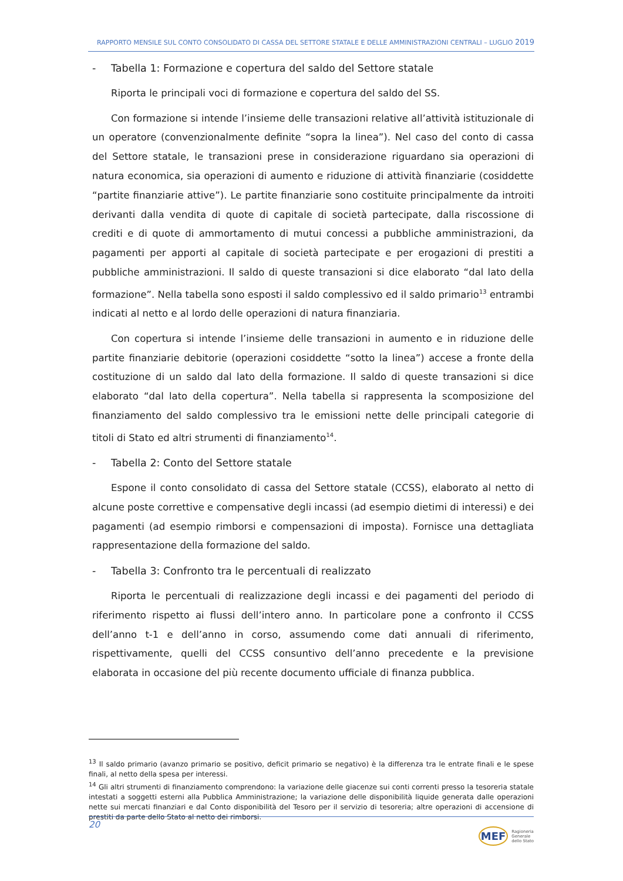RAPPORTO MENSILE SUL CONTO CONSOLIDATO DI CASSA DEL SETTORE STATALE E DELLE AMMINISTRAZIONI CENTRALI – LUGLIO 2019
- Tabella 1: Formazione e copertura del saldo del Settore statale
Riporta le principali voci di formazione e copertura del saldo del SS.
Con formazione si intende l’insieme delle transazioni relative all’attività istituzionale di un operatore (convenzionalmente definite “sopra la linea”). Nel caso del conto di cassa del Settore statale, le transazioni prese in considerazione riguardano sia operazioni di natura economica, sia operazioni di aumento e riduzione di attività finanziarie (cosiddette “partite finanziarie attive”). Le partite finanziarie sono costituite principalmente da introiti derivanti dalla vendita di quote di capitale di società partecipate, dalla riscossione di crediti e di quote di ammortamento di mutui concessi a pubbliche amministrazioni, da pagamenti per apporti al capitale di società partecipate e per erogazioni di prestiti a pubbliche amministrazioni. Il saldo di queste transazioni si dice elaborato “dal lato della formazione”. Nella tabella sono esposti il saldo complessivo ed il saldo primario<sup>13</sup> entrambi indicati al netto e al lordo delle operazioni di natura finanziaria.
Con copertura si intende l’insieme delle transazioni in aumento e in riduzione delle partite finanziarie debitorie (operazioni cosiddette “sotto la linea”) accese a fronte della costituzione di un saldo dal lato della formazione. Il saldo di queste transazioni si dice elaborato “dal lato della copertura”. Nella tabella si rappresenta la scomposizione del finanziamento del saldo complessivo tra le emissioni nette delle principali categorie di titoli di Stato ed altri strumenti di finanziamento<sup>14</sup>.
- Tabella 2: Conto del Settore statale
Espone il conto consolidato di cassa del Settore statale (CCSS), elaborato al netto di alcune poste correttive e compensative degli incassi (ad esempio dietimi di interessi) e dei pagamenti (ad esempio rimborsi e compensazioni di imposta). Fornisce una dettagliata rappresentazione della formazione del saldo.
- Tabella 3: Confronto tra le percentuali di realizzato
Riporta le percentuali di realizzazione degli incassi e dei pagamenti del periodo di riferimento rispetto ai flussi dell’intero anno. In particolare pone a confronto il CCSS dell’anno t-1 e dell’anno in corso, assumendo come dati annuali di riferimento, rispettivamente, quelli del CCSS consuntivo dell’anno precedente e la previsione elaborata in occasione del più recente documento ufficiale di finanza pubblica.
<sup>13</sup> Il saldo primario (avanzo primario se positivo, deficit primario se negativo) è la differenza tra le entrate finali e le spese finali, al netto della spesa per interessi.
<sup>14</sup> Gli altri strumenti di finanziamento comprendono: la variazione delle giacenze sui conti correnti presso la tesoreria statale intestati a soggetti esterni alla Pubblica Amministrazione; la variazione delle disponibilità liquide generata dalle operazioni nette sui mercati finanziari e dal Conto disponibilità del Tesoro per il servizio di tesoreria; altre operazioni di accensione di prestiti da parte dello Stato al netto dei rimborsi.
20
MEF Ragioneria
Generale
dello Stato